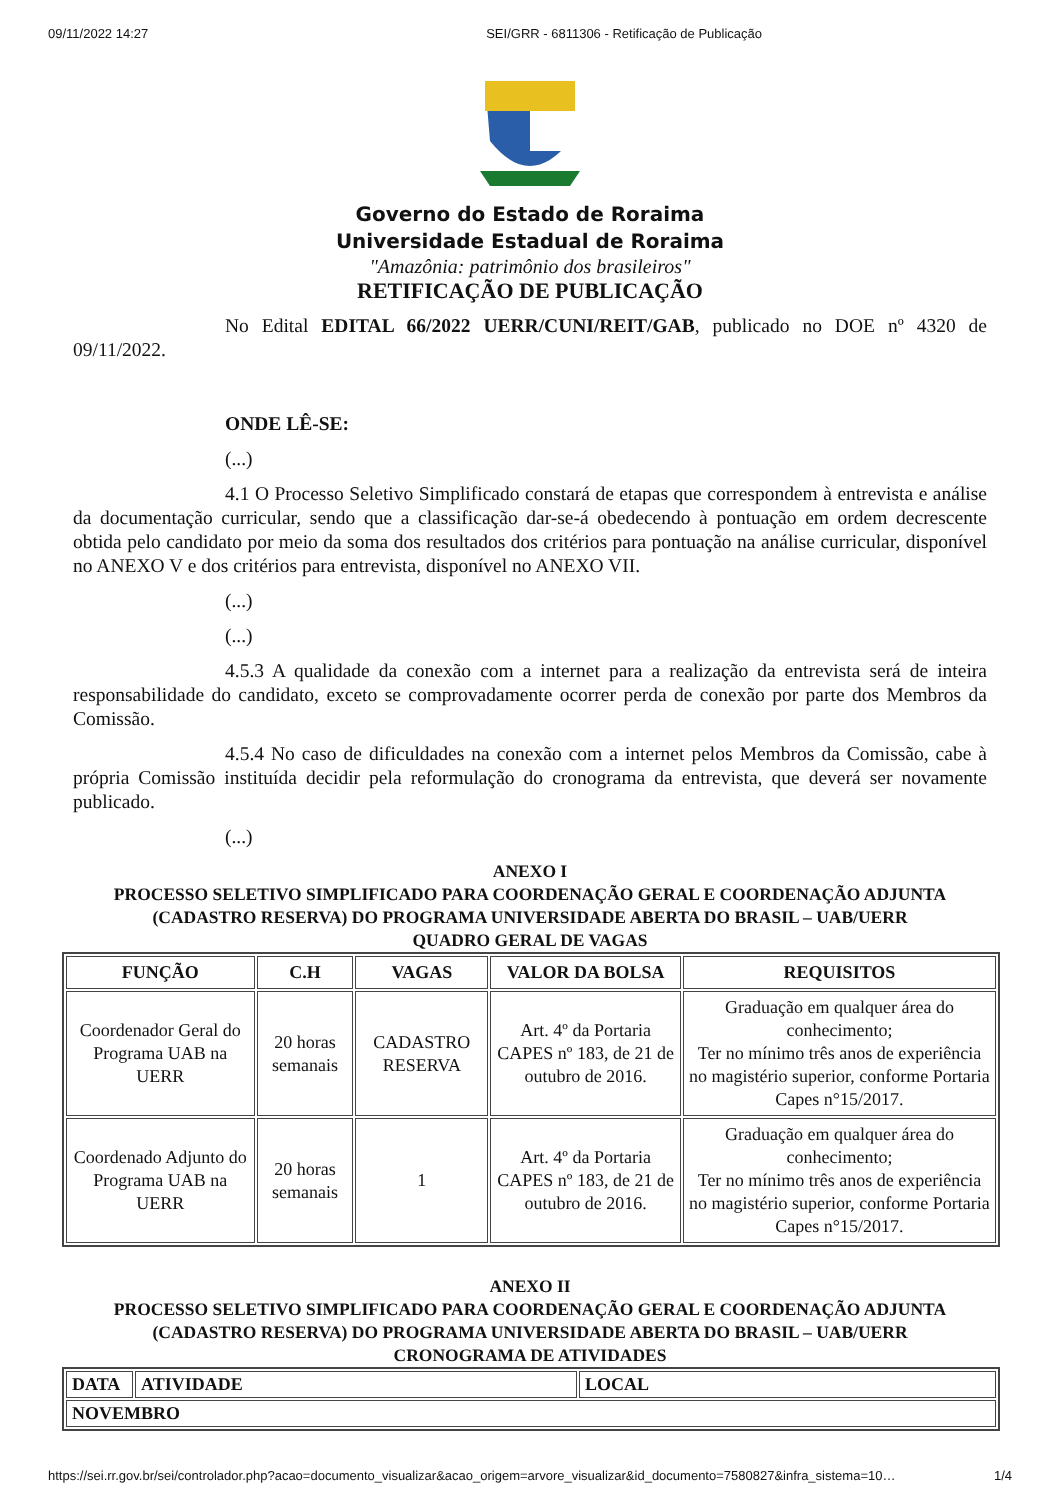09/11/2022 14:27 SEI/GRR - 6811306 - Retificação de Publicação
Governo do Estado de Roraima
Universidade Estadual de Roraima
"Amazônia: patrimônio dos brasileiros"
RETIFICAÇÃO DE PUBLICAÇÃO
No Edital EDITAL 66/2022 UERR/CUNI/REIT/GAB, publicado no DOE nº 4320 de 09/11/2022.
ONDE LÊ-SE:
(...)
4.1 O Processo Seletivo Simplificado constará de etapas que correspondem à entrevista e análise da documentação curricular, sendo que a classificação dar-se-á obedecendo à pontuação em ordem decrescente obtida pelo candidato por meio da soma dos resultados dos critérios para pontuação na análise curricular, disponível no ANEXO V e dos critérios para entrevista, disponível no ANEXO VII.
(...)
(...)
4.5.3 A qualidade da conexão com a internet para a realização da entrevista será de inteira responsabilidade do candidato, exceto se comprovadamente ocorrer perda de conexão por parte dos Membros da Comissão.
4.5.4 No caso de dificuldades na conexão com a internet pelos Membros da Comissão, cabe à própria Comissão instituída decidir pela reformulação do cronograma da entrevista, que deverá ser novamente publicado.
(...)
ANEXO I
PROCESSO SELETIVO SIMPLIFICADO PARA COORDENAÇÃO GERAL E COORDENAÇÃO ADJUNTA (CADASTRO RESERVA) DO PROGRAMA UNIVERSIDADE ABERTA DO BRASIL – UAB/UERR
QUADRO GERAL DE VAGAS
| FUNÇÃO | C.H | VAGAS | VALOR DA BOLSA | REQUISITOS |
| --- | --- | --- | --- | --- |
| Coordenador Geral do Programa UAB na UERR | 20 horas semanais | CADASTRO RESERVA | Art. 4º da Portaria CAPES nº 183, de 21 de outubro de 2016. | Graduação em qualquer área do conhecimento; Ter no mínimo três anos de experiência no magistério superior, conforme Portaria Capes n°15/2017. |
| Coordenado Adjunto do Programa UAB na UERR | 20 horas semanais | 1 | Art. 4º da Portaria CAPES nº 183, de 21 de outubro de 2016. | Graduação em qualquer área do conhecimento; Ter no mínimo três anos de experiência no magistério superior, conforme Portaria Capes n°15/2017. |
ANEXO II
PROCESSO SELETIVO SIMPLIFICADO PARA COORDENAÇÃO GERAL E COORDENAÇÃO ADJUNTA (CADASTRO RESERVA) DO PROGRAMA UNIVERSIDADE ABERTA DO BRASIL – UAB/UERR
CRONOGRAMA DE ATIVIDADES
| DATA | ATIVIDADE | LOCAL |
| --- | --- | --- |
| NOVEMBRO | | |
https://sei.rr.gov.br/sei/controlador.php?acao=documento_visualizar&acao_origem=arvore_visualizar&id_documento=7580827&infra_sistema=10… 1/4